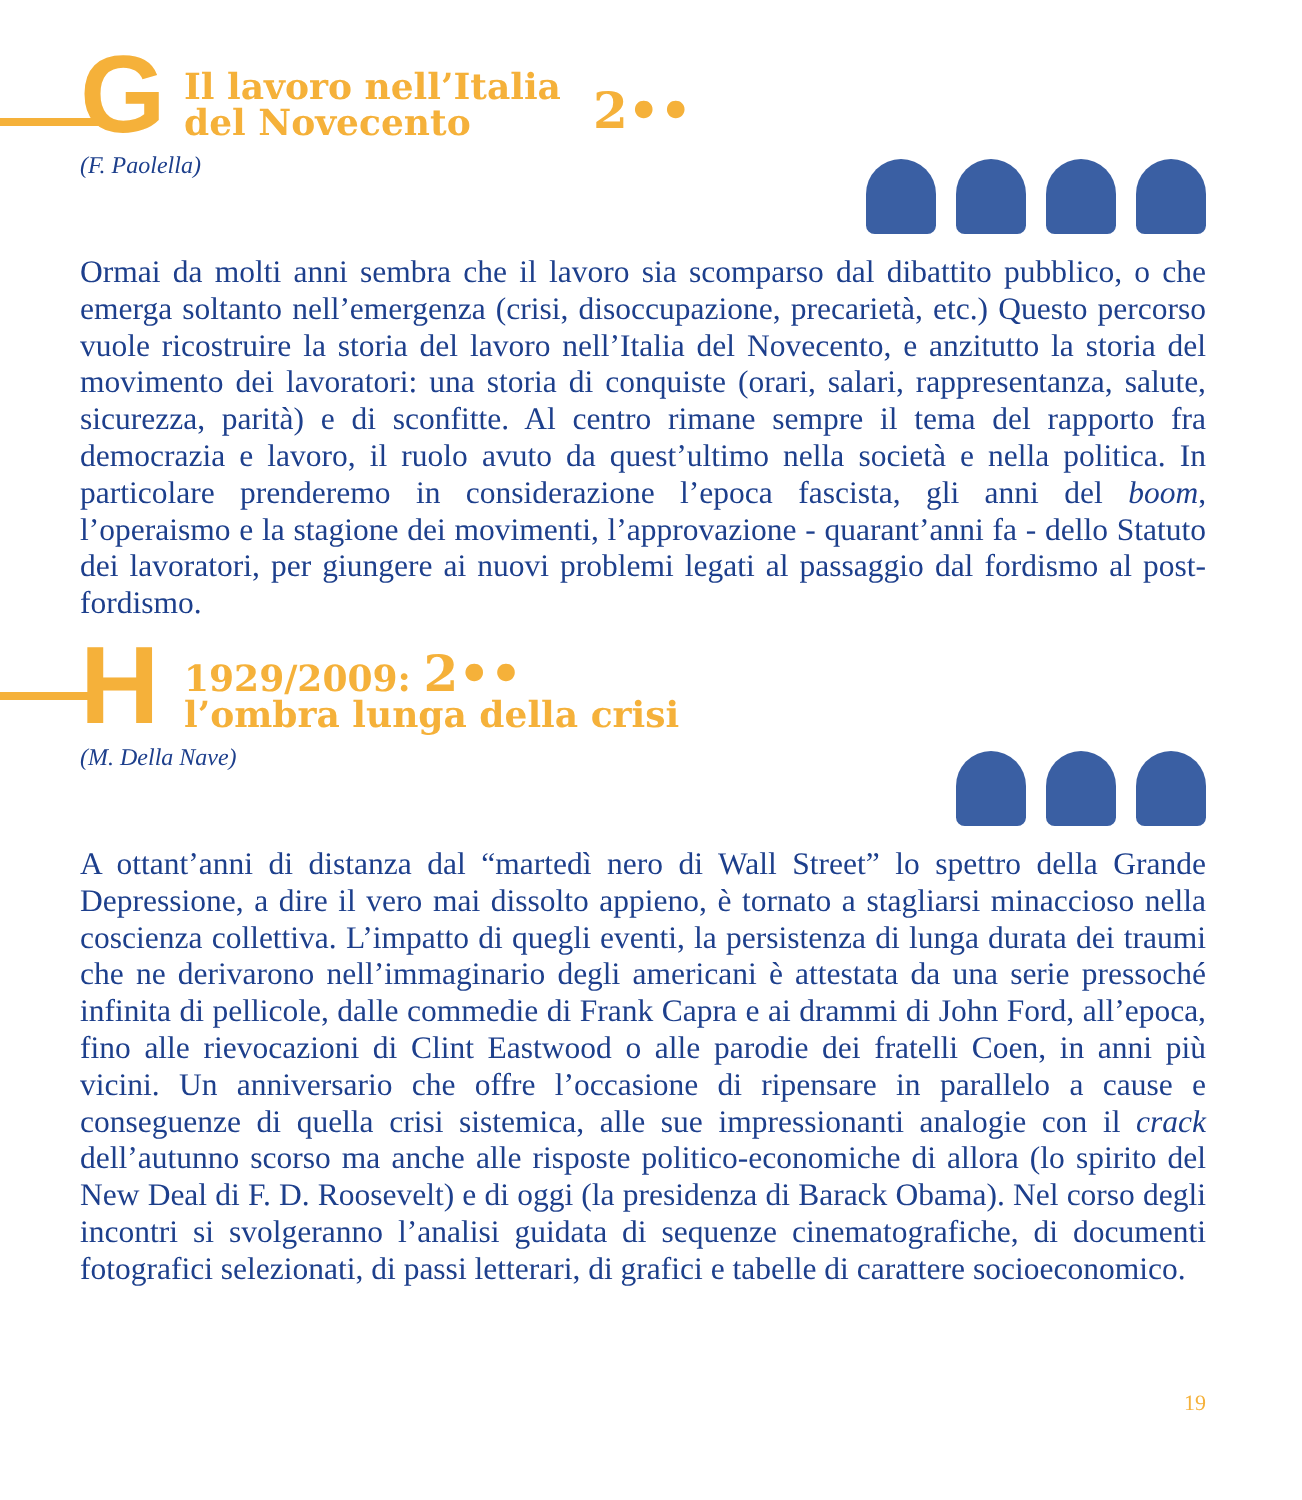G Il lavoro nell’Italia
del Novecento 2••
(F. Paolella)
Ormai da molti anni sembra che il lavoro sia scomparso dal dibattito pubblico, o che emerga soltanto nell’emergenza (crisi, disoccupazione, precarietà, etc.) Questo percorso vuole ricostruire la storia del lavoro nell’Italia del Novecento, e anzitutto la storia del movimento dei lavoratori: una storia di conquiste (orari, salari, rappresentanza, salute, sicurezza, parità) e di sconfitte. Al centro rimane sempre il tema del rapporto fra democrazia e lavoro, il ruolo avuto da quest’ultimo nella società e nella politica. In particolare prenderemo in considerazione l’epoca fascista, gli anni del boom, l’operaismo e la stagione dei movimenti, l’approvazione - quarant’anni fa - dello Statuto dei lavoratori, per giungere ai nuovi problemi legati al passaggio dal fordismo al post-fordismo.
H 1929/2009: 2••
l’ombra lunga della crisi
(M. Della Nave)
A ottant’anni di distanza dal “martedì nero di Wall Street” lo spettro della Grande Depressione, a dire il vero mai dissolto appieno, è tornato a stagliarsi minaccioso nella coscienza collettiva. L’impatto di quegli eventi, la persistenza di lunga durata dei traumi che ne derivarono nell’immaginario degli americani è attestata da una serie pressoché infinita di pellicole, dalle commedie di Frank Capra e ai drammi di John Ford, all’epoca, fino alle rievocazioni di Clint Eastwood o alle parodie dei fratelli Coen, in anni più vicini. Un anniversario che offre l’occasione di ripensare in parallelo a cause e conseguenze di quella crisi sistemica, alle sue impressionanti analogie con il crack dell’autunno scorso ma anche alle risposte politico-economiche di allora (lo spirito del New Deal di F. D. Roosevelt) e di oggi (la presidenza di Barack Obama). Nel corso degli incontri si svolgeranno l’analisi guidata di sequenze cinematografiche, di documenti fotografici selezionati, di passi letterari, di grafici e tabelle di carattere socioeconomico.
19